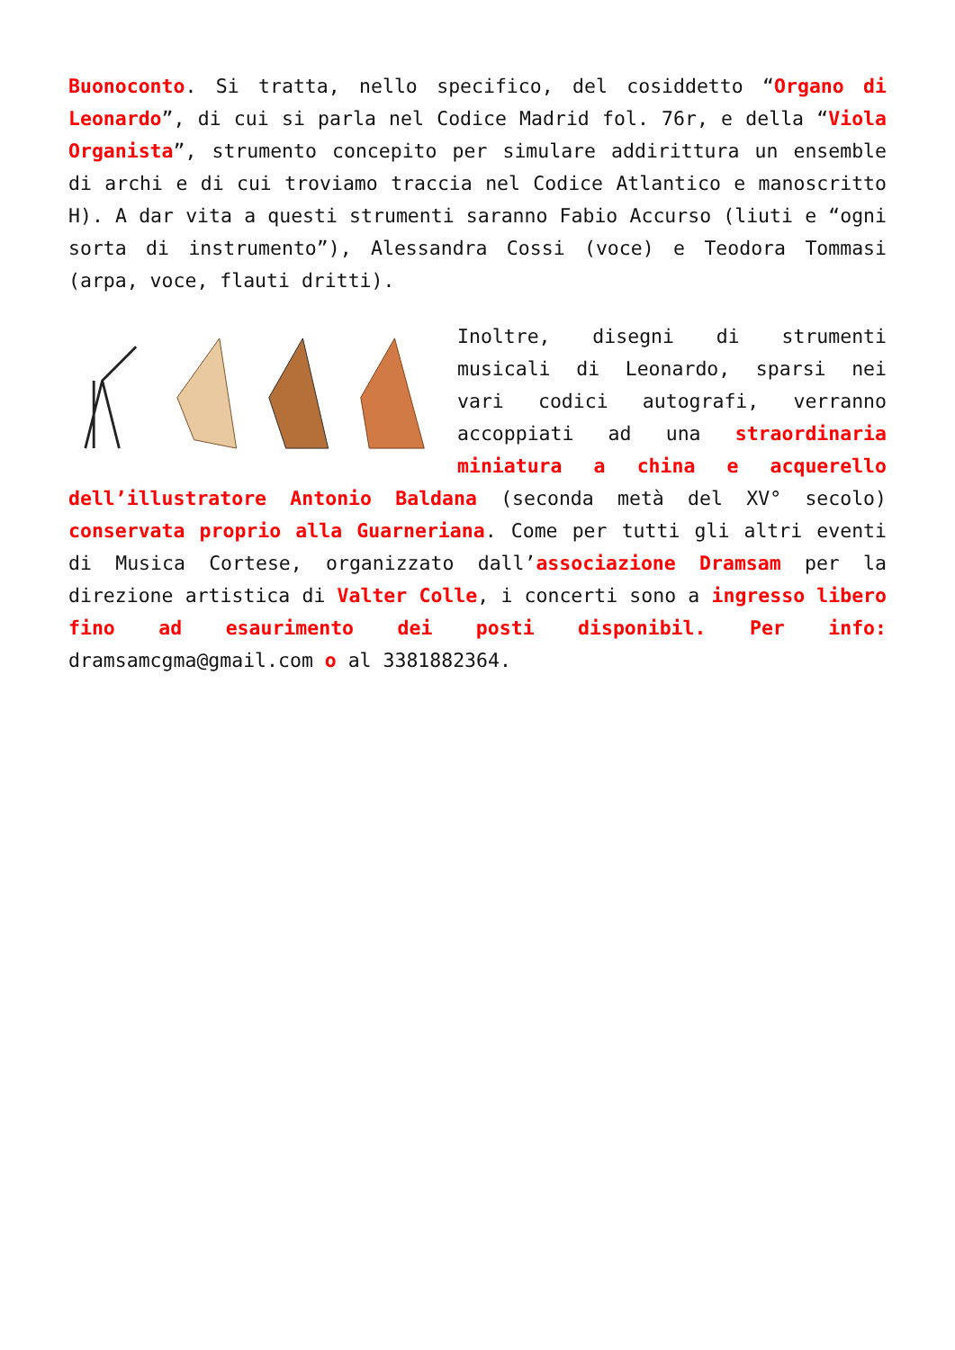Buonoconto. Si tratta, nello specifico, del cosiddetto “Organo di Leonardo”, di cui si parla nel Codice Madrid fol. 76r, e della “Viola Organista”, strumento concepito per simulare addirittura un ensemble di archi e di cui troviamo traccia nel Codice Atlantico e manoscritto H). A dar vita a questi strumenti saranno Fabio Accurso (liuti e “ogni sorta di instrumento”), Alessandra Cossi (voce) e Teodora Tommasi (arpa, voce, flauti dritti).
Inoltre, disegni di strumenti musicali di Leonardo, sparsi nei vari codici autografi, verranno accoppiati ad una straordinaria miniatura a china e acquerello dell’illustratore Antonio Baldana (seconda metà del XV° secolo) conservata proprio alla Guarneriana. Come per tutti gli altri eventi di Musica Cortese, organizzato dall’associazione Dramsam per la direzione artistica di Valter Colle, i concerti sono a ingresso libero fino ad esaurimento dei posti disponibil. Per info: dramsamcgma@gmail.com o al 3381882364.